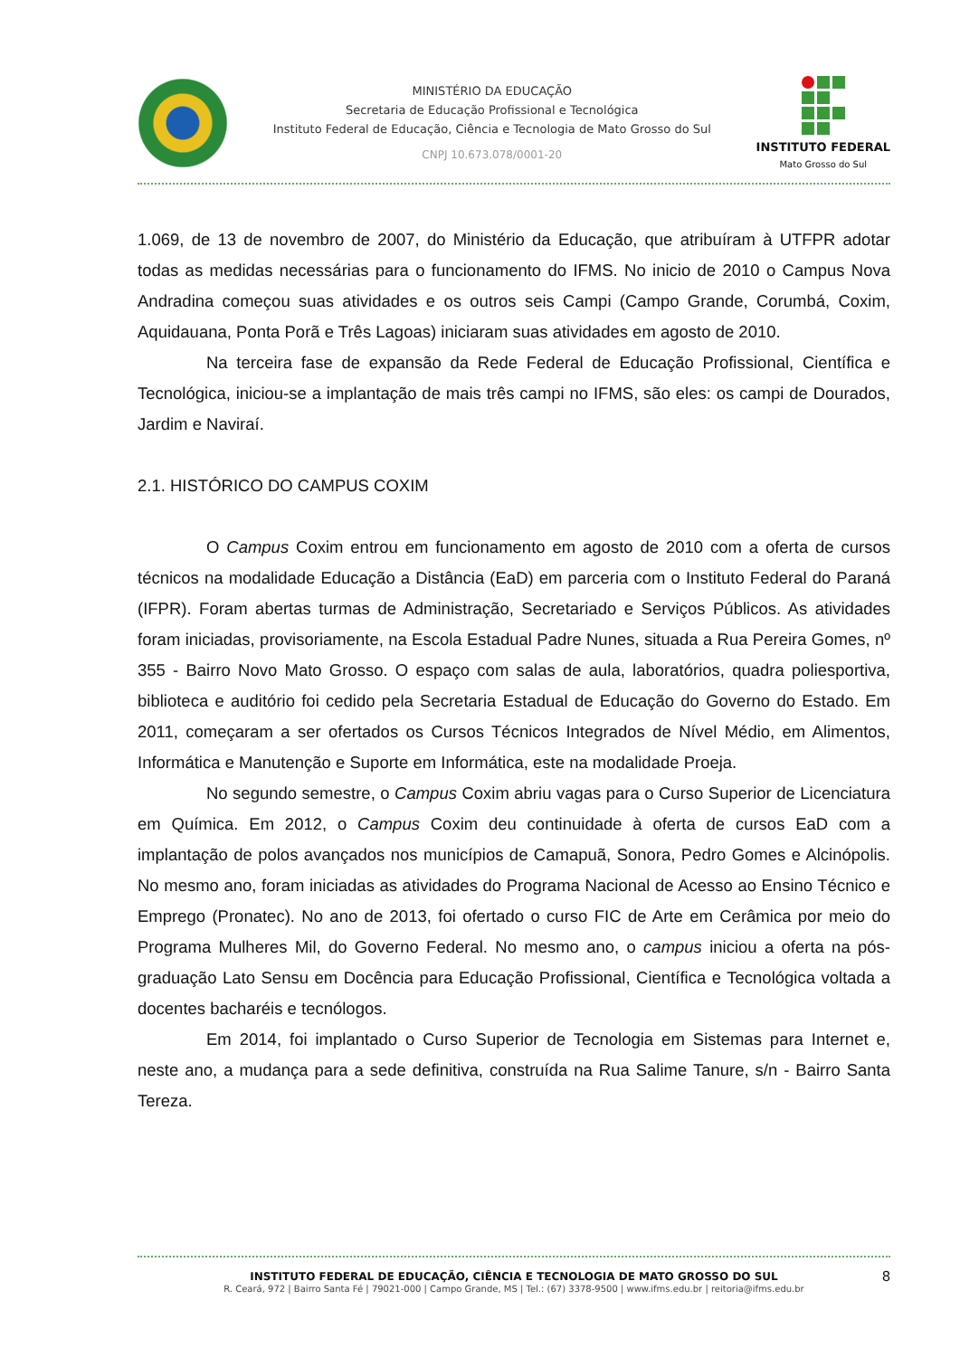MINISTÉRIO DA EDUCAÇÃO
Secretaria de Educação Profissional e Tecnológica
Instituto Federal de Educação, Ciência e Tecnologia de Mato Grosso do Sul
CNPJ 10.673.078/0001-20
INSTITUTO FEDERAL
Mato Grosso do Sul
1.069, de 13 de novembro de 2007, do Ministério da Educação, que atribuíram à UTFPR adotar todas as medidas necessárias para o funcionamento do IFMS. No inicio de 2010 o Campus Nova Andradina começou suas atividades e os outros seis Campi (Campo Grande, Corumbá, Coxim, Aquidauana, Ponta Porã e Três Lagoas) iniciaram suas atividades em agosto de 2010.
Na terceira fase de expansão da Rede Federal de Educação Profissional, Científica e Tecnológica, iniciou-se a implantação de mais três campi no IFMS, são eles: os campi de Dourados, Jardim e Naviraí.
2.1. HISTÓRICO DO CAMPUS COXIM
O Campus Coxim entrou em funcionamento em agosto de 2010 com a oferta de cursos técnicos na modalidade Educação a Distância (EaD) em parceria com o Instituto Federal do Paraná (IFPR). Foram abertas turmas de Administração, Secretariado e Serviços Públicos. As atividades foram iniciadas, provisoriamente, na Escola Estadual Padre Nunes, situada a Rua Pereira Gomes, nº 355 - Bairro Novo Mato Grosso. O espaço com salas de aula, laboratórios, quadra poliesportiva, biblioteca e auditório foi cedido pela Secretaria Estadual de Educação do Governo do Estado. Em 2011, começaram a ser ofertados os Cursos Técnicos Integrados de Nível Médio, em Alimentos, Informática e Manutenção e Suporte em Informática, este na modalidade Proeja.
No segundo semestre, o Campus Coxim abriu vagas para o Curso Superior de Licenciatura em Química. Em 2012, o Campus Coxim deu continuidade à oferta de cursos EaD com a implantação de polos avançados nos municípios de Camapuã, Sonora, Pedro Gomes e Alcinópolis. No mesmo ano, foram iniciadas as atividades do Programa Nacional de Acesso ao Ensino Técnico e Emprego (Pronatec). No ano de 2013, foi ofertado o curso FIC de Arte em Cerâmica por meio do Programa Mulheres Mil, do Governo Federal. No mesmo ano, o campus iniciou a oferta na pós-graduação Lato Sensu em Docência para Educação Profissional, Científica e Tecnológica voltada a docentes bacharéis e tecnólogos.
Em 2014, foi implantado o Curso Superior de Tecnologia em Sistemas para Internet e, neste ano, a mudança para a sede definitiva, construída na Rua Salime Tanure, s/n - Bairro Santa Tereza.
INSTITUTO FEDERAL DE EDUCAÇÃO, CIÊNCIA E TECNOLOGIA DE MATO GROSSO DO SUL
R. Ceará, 972 | Bairro Santa Fé | 79021-000 | Campo Grande, MS | Tel.: (67) 3378-9500 | www.ifms.edu.br | reitoria@ifms.edu.br
8